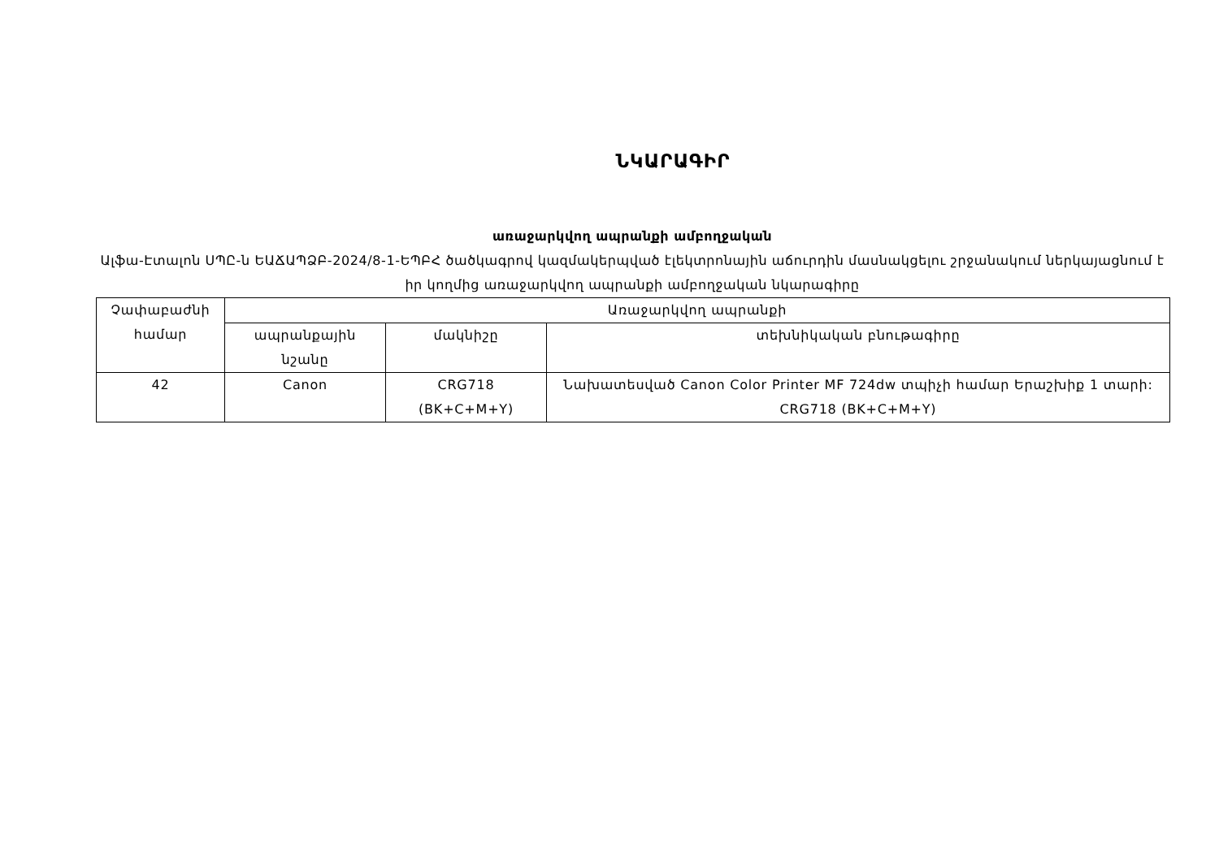ՆԿԱՐԱԳԻՐ
առաջարկվող ապրանքի ամբողջական
Ալֆա-Էտալոն ՍՊԸ-ն ԵԱՃԱՊՁԲ-2024/8-1-ԵՊԲՀ ծածկագրով կազմակերպված էլեկտրոնային աճուրդին մասնակցելու շրջանակում ներկայացնում է իր կողմից առաջարկվող ապրանքի ամբողջական նկարագիրը
| Չափաբաժնի համար | Առաջարկվող ապրանքի | | |
| --- | --- | --- | --- |
| | ապրանքային նշանը | մակնիշը | տեխնիկական բնութագիրը |
| 42 | Canon | CRG718 (BK+C+M+Y) | Նախատեսված Canon Color Printer MF 724dw տպիչի համար Երաշխիք 1 տարի: CRG718 (BK+C+M+Y) |